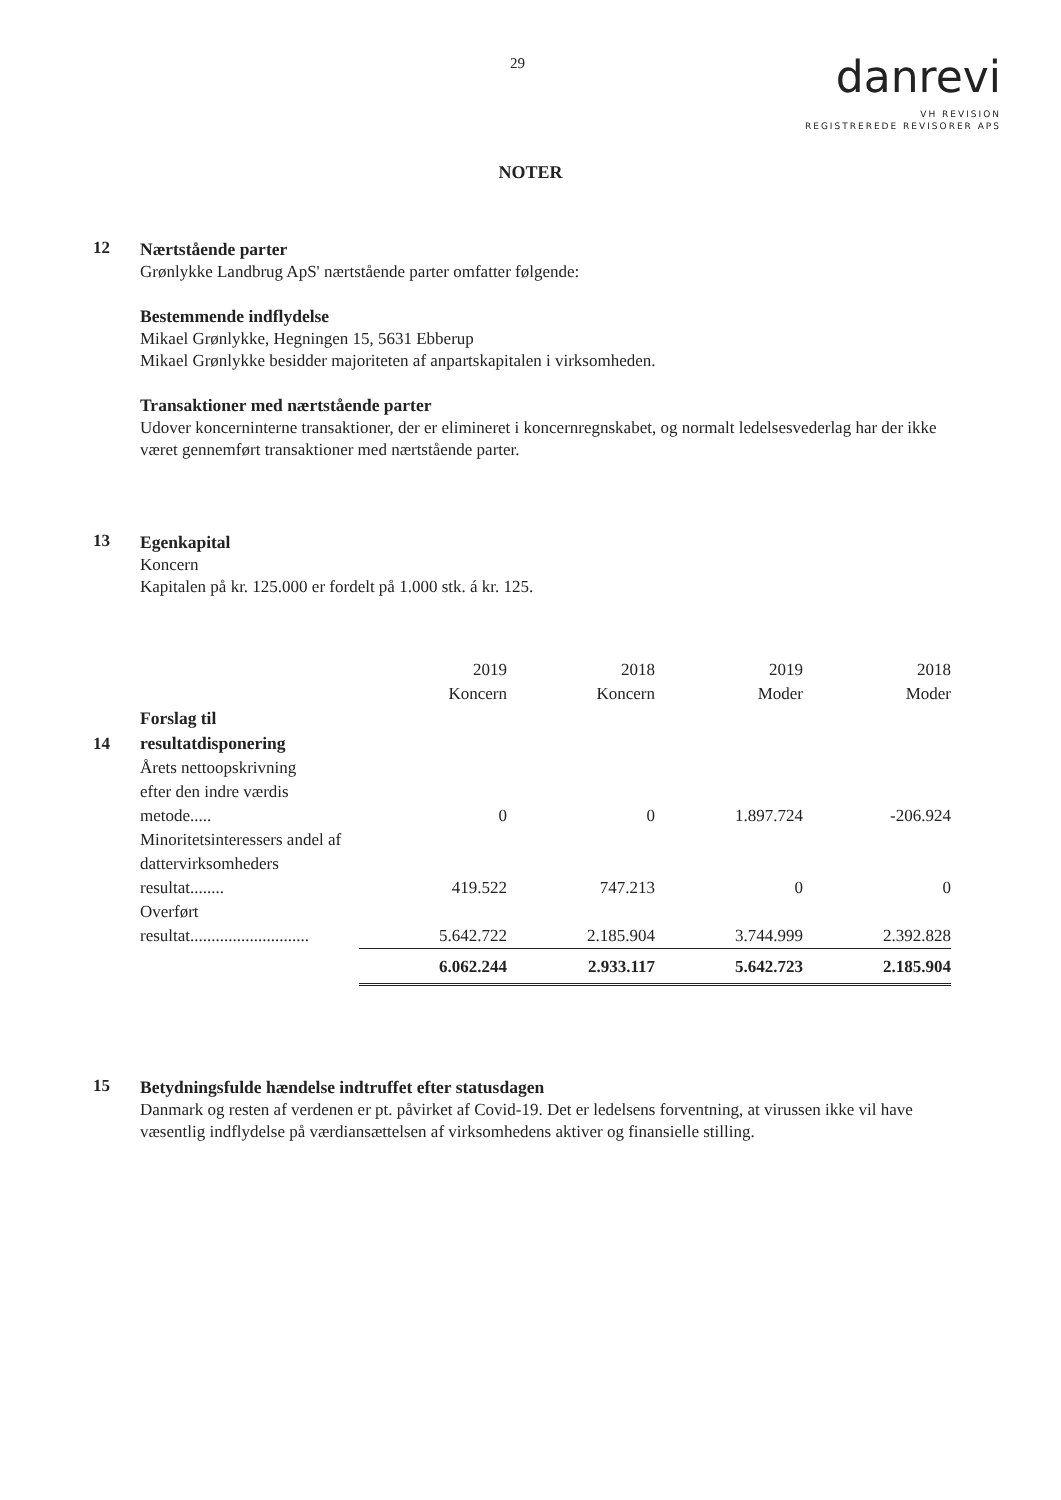29
danrevi
VH REVISION
REGISTREREDE REVISORER APS
NOTER
12
Nærtstående parter
Grønlykke Landbrug ApS' nærtstående parter omfatter følgende:
Bestemmende indflydelse
Mikael Grønlykke, Hegningen 15, 5631 Ebberup
Mikael Grønlykke besidder majoriteten af anpartskapitalen i virksomheden.
Transaktioner med nærtstående parter
Udover koncerninterne transaktioner, der er elimineret i koncernregnskabet, og normalt ledelsesvederlag har der ikke været gennemført transaktioner med nærtstående parter.
13
Egenkapital
Koncern
Kapitalen på kr. 125.000 er fordelt på 1.000 stk. á kr. 125.
| | | 2019 Koncern | 2018 Koncern | 2019 Moder | 2018 Moder |
| 14 | Forslag til resultatdisponering | | | | |
| | Årets nettoopskrivning efter den indre værdis metode..... | 0 | 0 | 1.897.724 | -206.924 |
| | Minoritetsinteressers andel af dattervirksomheders resultat........ | 419.522 | 747.213 | 0 | 0 |
| | Overført resultat............................ | 5.642.722 | 2.185.904 | 3.744.999 | 2.392.828 |
| | | 6.062.244 | 2.933.117 | 5.642.723 | 2.185.904 |
15
Betydningsfulde hændelse indtruffet efter statusdagen
Danmark og resten af verdenen er pt. påvirket af Covid-19. Det er ledelsens forventning, at virussen ikke vil have væsentlig indflydelse på værdiansættelsen af virksomhedens aktiver og finansielle stilling.